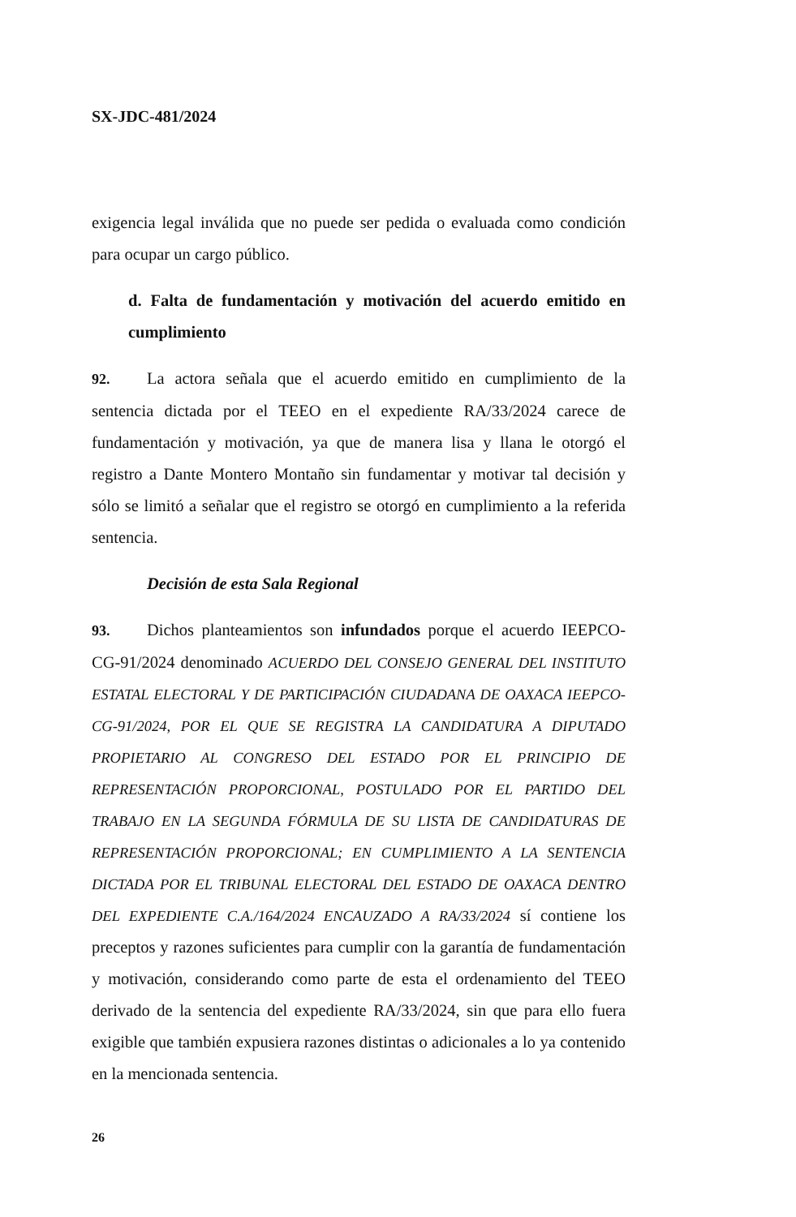SX-JDC-481/2024
exigencia legal inválida que no puede ser pedida o evaluada como condición para ocupar un cargo público.
d. Falta de fundamentación y motivación del acuerdo emitido en cumplimiento
92. La actora señala que el acuerdo emitido en cumplimiento de la sentencia dictada por el TEEO en el expediente RA/33/2024 carece de fundamentación y motivación, ya que de manera lisa y llana le otorgó el registro a Dante Montero Montaño sin fundamentar y motivar tal decisión y sólo se limitó a señalar que el registro se otorgó en cumplimiento a la referida sentencia.
Decisión de esta Sala Regional
93. Dichos planteamientos son infundados porque el acuerdo IEEPCO-CG-91/2024 denominado ACUERDO DEL CONSEJO GENERAL DEL INSTITUTO ESTATAL ELECTORAL Y DE PARTICIPACIÓN CIUDADANA DE OAXACA IEEPCO-CG-91/2024, POR EL QUE SE REGISTRA LA CANDIDATURA A DIPUTADO PROPIETARIO AL CONGRESO DEL ESTADO POR EL PRINCIPIO DE REPRESENTACIÓN PROPORCIONAL, POSTULADO POR EL PARTIDO DEL TRABAJO EN LA SEGUNDA FÓRMULA DE SU LISTA DE CANDIDATURAS DE REPRESENTACIÓN PROPORCIONAL; EN CUMPLIMIENTO A LA SENTENCIA DICTADA POR EL TRIBUNAL ELECTORAL DEL ESTADO DE OAXACA DENTRO DEL EXPEDIENTE C.A./164/2024 ENCAUZADO A RA/33/2024 sí contiene los preceptos y razones suficientes para cumplir con la garantía de fundamentación y motivación, considerando como parte de esta el ordenamiento del TEEO derivado de la sentencia del expediente RA/33/2024, sin que para ello fuera exigible que también expusiera razones distintas o adicionales a lo ya contenido en la mencionada sentencia.
26